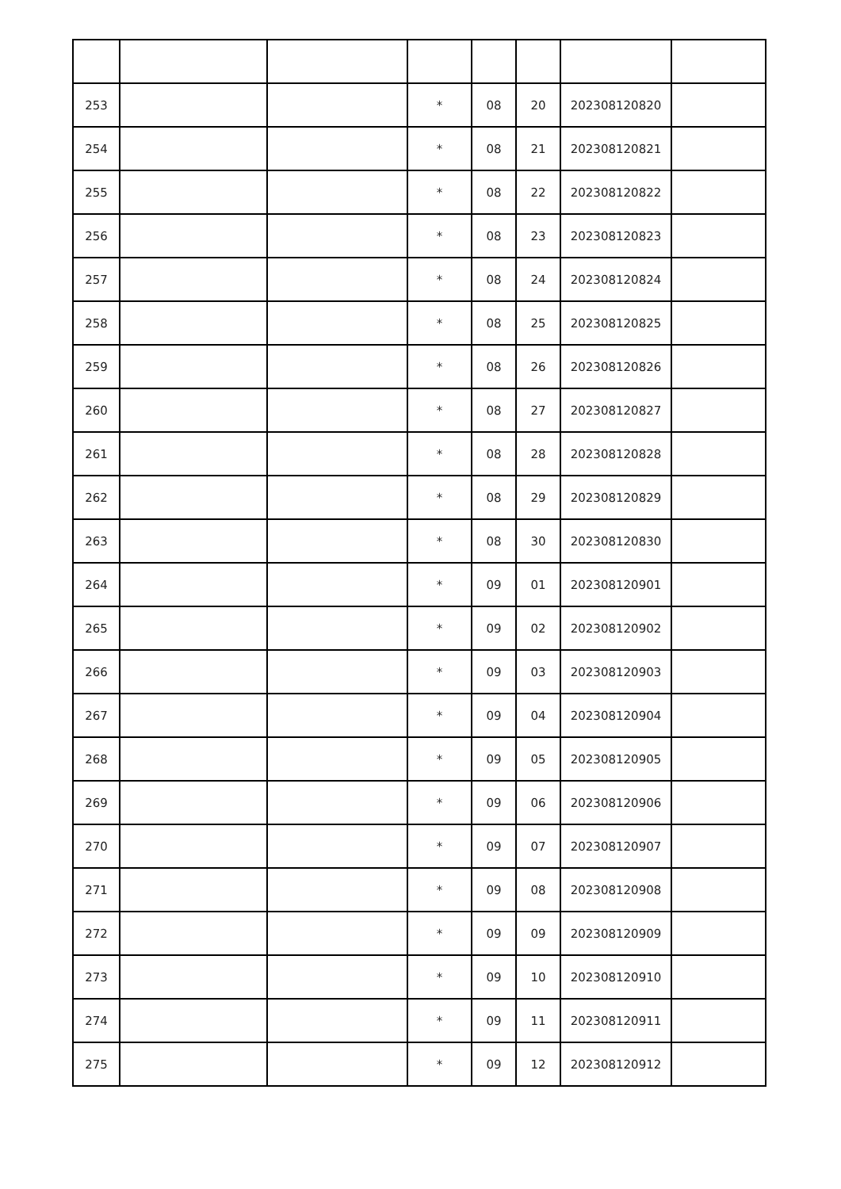| 253 | | | * | 08 | 20 | 202308120820 | |
| 254 | | | * | 08 | 21 | 202308120821 | |
| 255 | | | * | 08 | 22 | 202308120822 | |
| 256 | | | * | 08 | 23 | 202308120823 | |
| 257 | | | * | 08 | 24 | 202308120824 | |
| 258 | | | * | 08 | 25 | 202308120825 | |
| 259 | | | * | 08 | 26 | 202308120826 | |
| 260 | | | * | 08 | 27 | 202308120827 | |
| 261 | | | * | 08 | 28 | 202308120828 | |
| 262 | | | * | 08 | 29 | 202308120829 | |
| 263 | | | * | 08 | 30 | 202308120830 | |
| 264 | | | * | 09 | 01 | 202308120901 | |
| 265 | | | * | 09 | 02 | 202308120902 | |
| 266 | | | * | 09 | 03 | 202308120903 | |
| 267 | | | * | 09 | 04 | 202308120904 | |
| 268 | | | * | 09 | 05 | 202308120905 | |
| 269 | | | * | 09 | 06 | 202308120906 | |
| 270 | | | * | 09 | 07 | 202308120907 | |
| 271 | | | * | 09 | 08 | 202308120908 | |
| 272 | | | * | 09 | 09 | 202308120909 | |
| 273 | | | * | 09 | 10 | 202308120910 | |
| 274 | | | * | 09 | 11 | 202308120911 | |
| 275 | | | * | 09 | 12 | 202308120912 | |